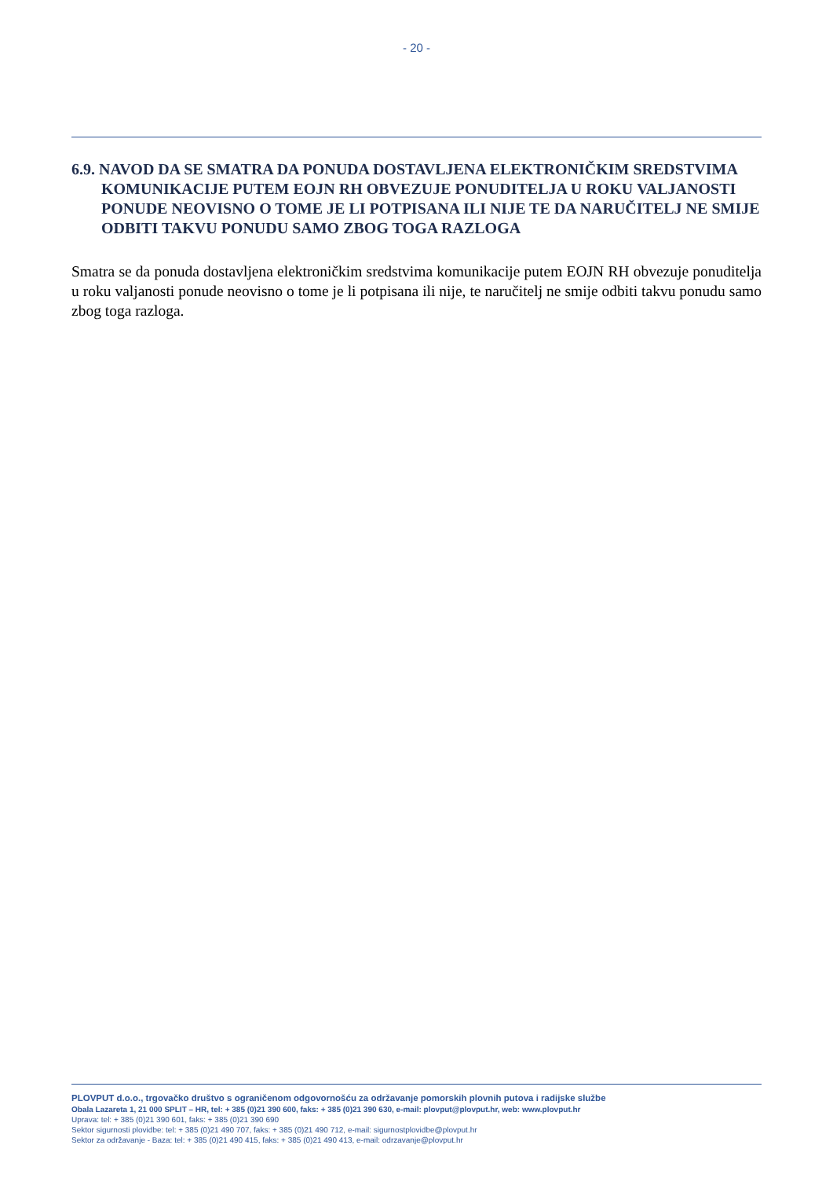- 20 -
6.9. NAVOD DA SE SMATRA DA PONUDA DOSTAVLJENA ELEKTRONIČKIM SREDSTVIMA KOMUNIKACIJE PUTEM EOJN RH OBVEZUJE PONUDITELJA U ROKU VALJANOSTI PONUDE NEOVISNO O TOME JE LI POTPISANA ILI NIJE TE DA NARUČITELJ NE SMIJE ODBITI TAKVU PONUDU SAMO ZBOG TOGA RAZLOGA
Smatra se da ponuda dostavljena elektroničkim sredstvima komunikacije putem EOJN RH obvezuje ponuditelja u roku valjanosti ponude neovisno o tome je li potpisana ili nije, te naručitelj ne smije odbiti takvu ponudu samo zbog toga razloga.
PLOVPUT d.o.o., trgovačko društvo s ograničenom odgovornošću za održavanje pomorskih plovnih putova i radijske službe
Obala Lazareta 1, 21 000 SPLIT – HR, tel: + 385 (0)21 390 600, faks: + 385 (0)21 390 630, e-mail: plovput@plovput.hr, web: www.plovput.hr
Uprava: tel: + 385 (0)21 390 601, faks: + 385 (0)21 390 690
Sektor sigurnosti plovidbe: tel: + 385 (0)21 490 707, faks: + 385 (0)21 490 712, e-mail: sigurnostplovidbe@plovput.hr
Sektor za održavanje - Baza: tel: + 385 (0)21 490 415, faks: + 385 (0)21 490 413, e-mail: odrzavanje@plovput.hr